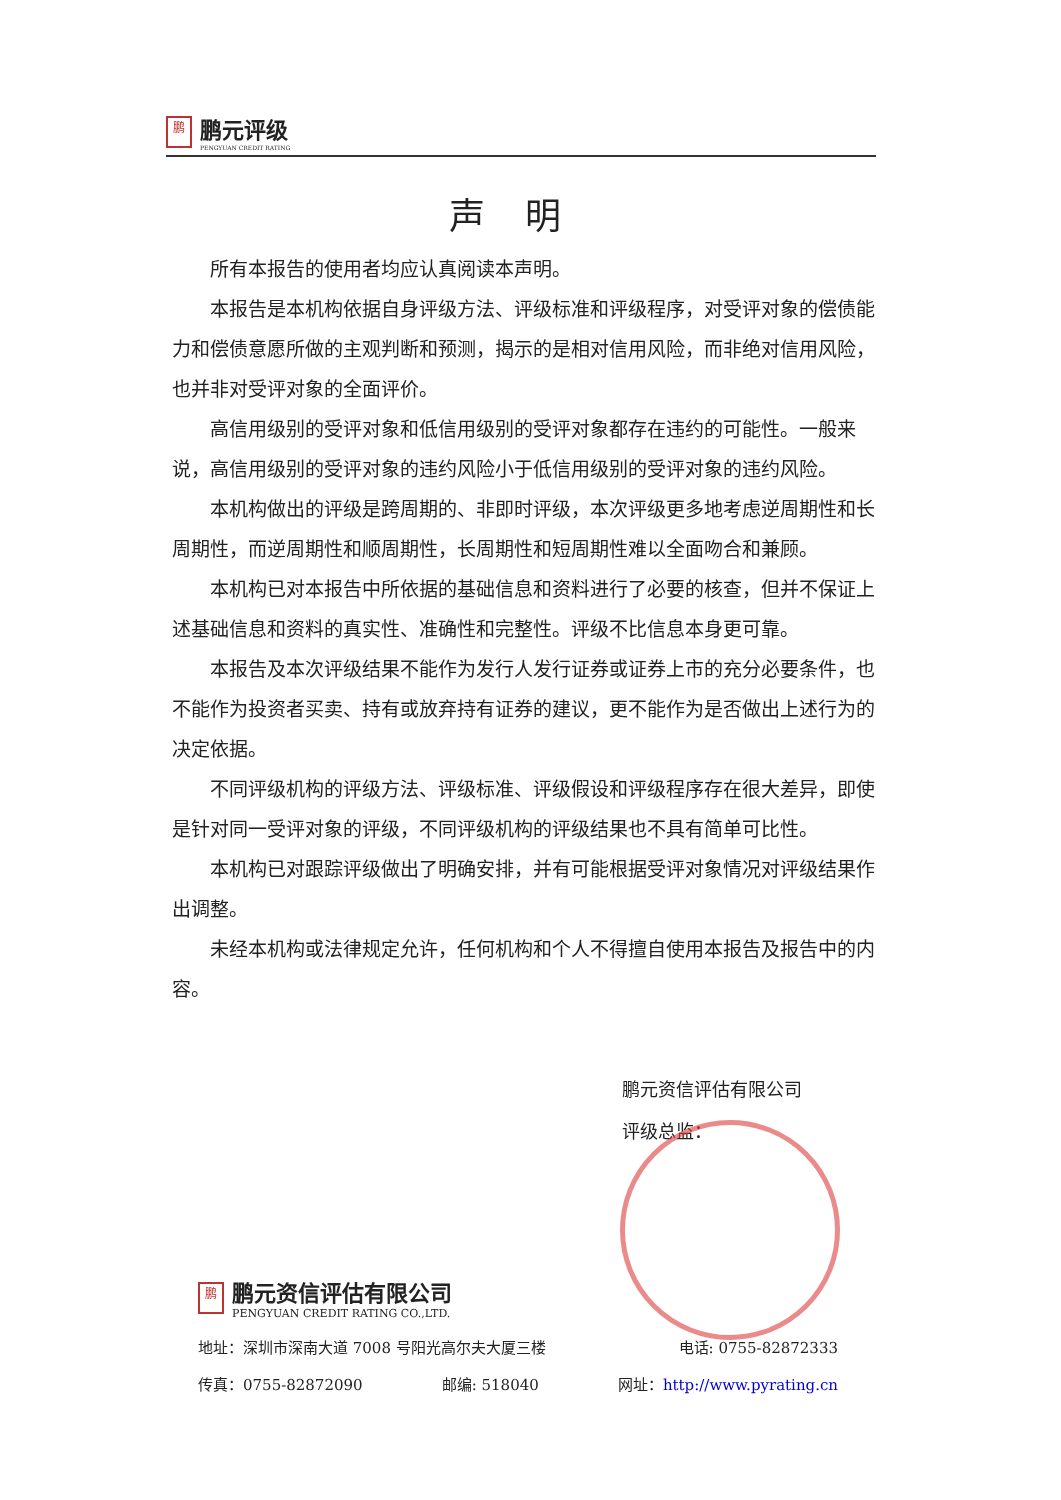鹏
鹏元评级
PENGYUAN CREDIT RATING
声明
所有本报告的使用者均应认真阅读本声明。
本报告是本机构依据自身评级方法、评级标准和评级程序，对受评对象的偿债能力和偿债意愿所做的主观判断和预测，揭示的是相对信用风险，而非绝对信用风险，也并非对受评对象的全面评价。
高信用级别的受评对象和低信用级别的受评对象都存在违约的可能性。一般来说，高信用级别的受评对象的违约风险小于低信用级别的受评对象的违约风险。
本机构做出的评级是跨周期的、非即时评级，本次评级更多地考虑逆周期性和长周期性，而逆周期性和顺周期性，长周期性和短周期性难以全面吻合和兼顾。
本机构已对本报告中所依据的基础信息和资料进行了必要的核查，但并不保证上述基础信息和资料的真实性、准确性和完整性。评级不比信息本身更可靠。
本报告及本次评级结果不能作为发行人发行证券或证券上市的充分必要条件，也不能作为投资者买卖、持有或放弃持有证券的建议，更不能作为是否做出上述行为的决定依据。
不同评级机构的评级方法、评级标准、评级假设和评级程序存在很大差异，即使是针对同一受评对象的评级，不同评级机构的评级结果也不具有简单可比性。
本机构已对跟踪评级做出了明确安排，并有可能根据受评对象情况对评级结果作出调整。
未经本机构或法律规定允许，任何机构和个人不得擅自使用本报告及报告中的内容。
鹏元资信评估有限公司
评级总监：
鹏
鹏元资信评估有限公司
PENGYUAN CREDIT RATING CO.,LTD.
地址：深圳市深南大道 7008 号阳光高尔夫大厦三楼 电话: 0755-82872333
传真：0755-82872090 邮编: 518040 网址：http://www.pyrating.cn